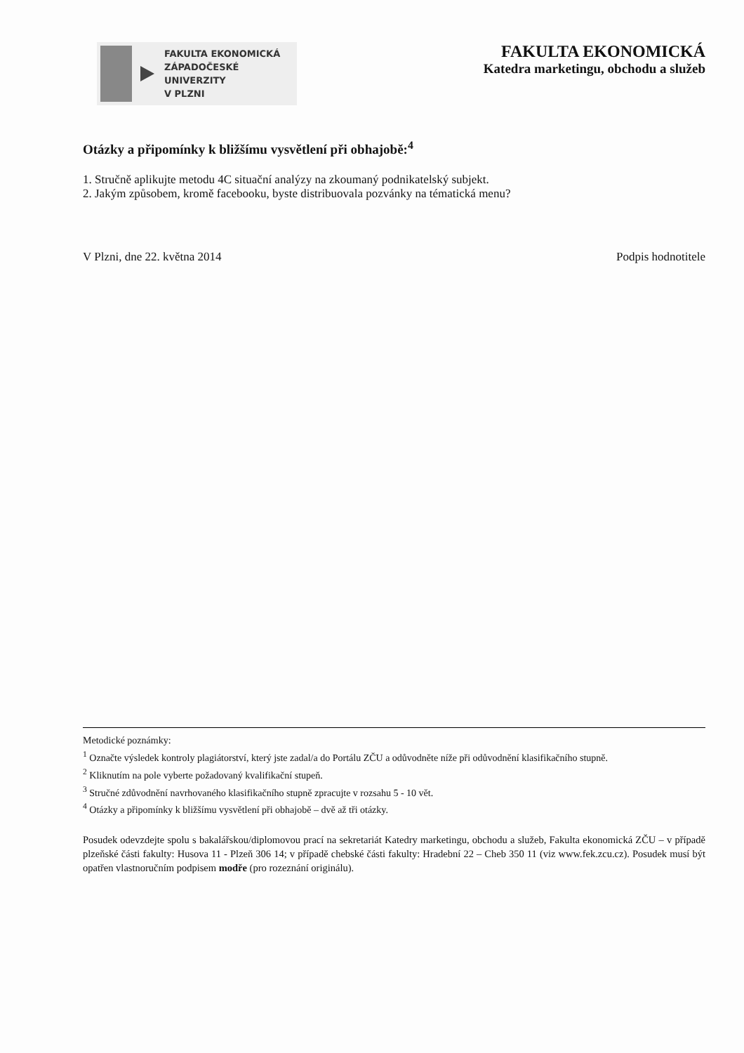FAKULTA EKONOMICKÁ
ZÁPADOČESKÉ
UNIVERZITY
V PLZNI
FAKULTA EKONOMICKÁ
Katedra marketingu, obchodu a služeb
Otázky a připomínky k bližšímu vysvětlení při obhajobě:<sup>4</sup>
1. Stručně aplikujte metodu 4C situační analýzy na zkoumaný podnikatelský subjekt.
2. Jakým způsobem, kromě facebooku, byste distribuovala pozvánky na tématická menu?
V Plzni, dne 22. května 2014 Podpis hodnotitele
Metodické poznámky:
<sup>1</sup> Označte výsledek kontroly plagiátorství, který jste zadal/a do Portálu ZČU a odůvodněte níže při odůvodnění klasifikačního stupně.
<sup>2</sup> Kliknutím na pole vyberte požadovaný kvalifikační stupeň.
<sup>3</sup> Stručné zdůvodnění navrhovaného klasifikačního stupně zpracujte v rozsahu 5 - 10 vět.
<sup>4</sup> Otázky a připomínky k bližšímu vysvětlení při obhajobě – dvě až tři otázky.
Posudek odevzdejte spolu s bakalářskou/diplomovou prací na sekretariát Katedry marketingu, obchodu a služeb, Fakulta ekonomická ZČU – v případě plzeňské části fakulty: Husova 11 - Plzeň 306 14; v případě chebské části fakulty: Hradební 22 – Cheb 350 11 (viz www.fek.zcu.cz). Posudek musí být opatřen vlastnoručním podpisem modře (pro rozeznání originálu).